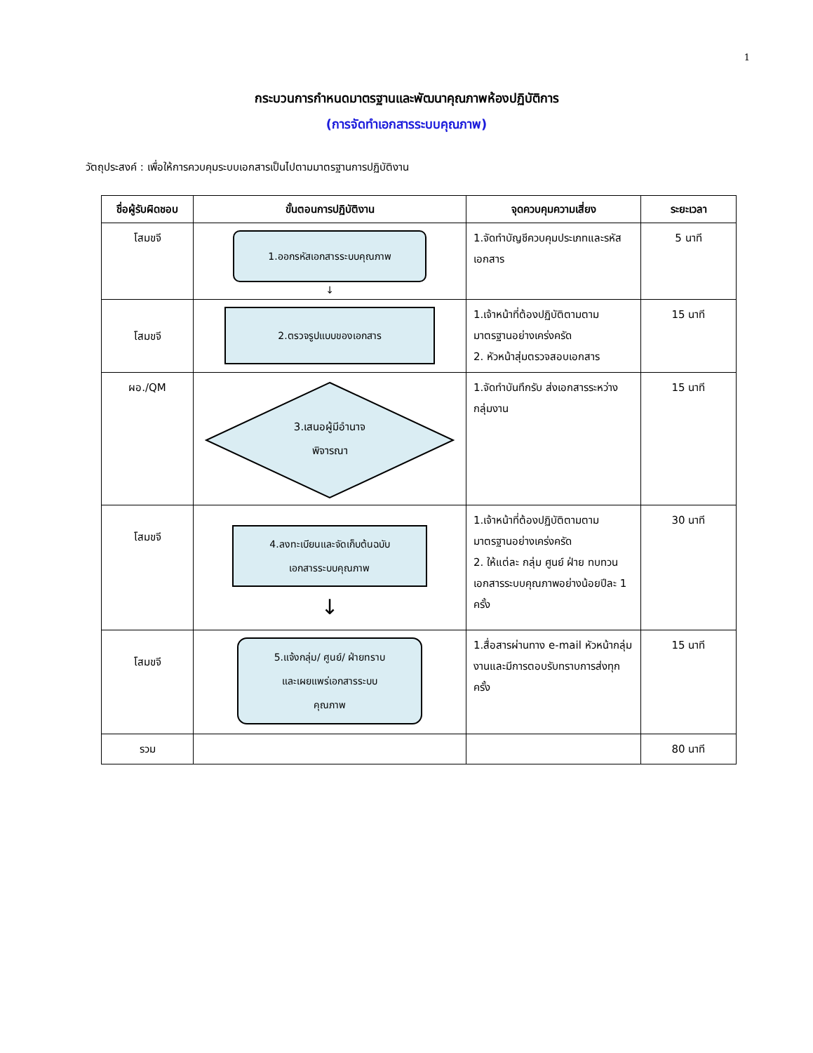1
กระบวนการกำหนดมาตรฐานและพัฒนาคุณภาพห้องปฏิบัติการ
(การจัดทำเอกสารระบบคุณภาพ)
วัตถุประสงค์ : เพื่อให้การควบคุมระบบเอกสารเป็นไปตามมาตรฐานการปฏิบัติงาน
| ชื่อผู้รับผิดชอบ | ขั้นตอนการปฏิบัติงาน | จุดควบคุมความเสี่ยง | ระยะเวลา |
| --- | --- | --- | --- |
| โสมขจี | 1.ออกรหัสเอกสารระบบคุณภาพ ↓ | 1.จัดทำบัญชีควบคุมประเภทและรหัสเอกสาร | 5 นาที |
| โสมขจี | 2.ตรวจรูปแบบของเอกสาร | 1.เจ้าหน้าที่ต้องปฏิบัติตามตามมาตรฐานอย่างเคร่งครัด 2. หัวหน้าสุ่มตรวจสอบเอกสาร | 15 นาที |
| ผอ./QM | 3.เสนอผู้มีอำนาจ พิจารณา | 1.จัดทำบันทึกรับ ส่งเอกสารระหว่างกลุ่มงาน | 15 นาที |
| โสมขจี | 4.ลงทะเบียนและจัดเก็บต้นฉบับ เอกสารระบบคุณภาพ ↓ | 1.เจ้าหน้าที่ต้องปฏิบัติตามตามมาตรฐานอย่างเคร่งครัด 2. ให้แต่ละ กลุ่ม ศูนย์ ฝ่าย ทบทวนเอกสารระบบคุณภาพอย่างน้อยปีละ 1 ครั้ง | 30 นาที |
| โสมขจี | 5.แจ้งกลุ่ม/ ศูนย์/ ฝ่ายทราบ และเผยแพร่เอกสารระบบ คุณภาพ | 1.สื่อสารผ่านทาง e-mail หัวหน้ากลุ่มงานและมีการตอบรับทราบการส่งทุกครั้ง | 15 นาที |
| รวม | | | 80 นาที |